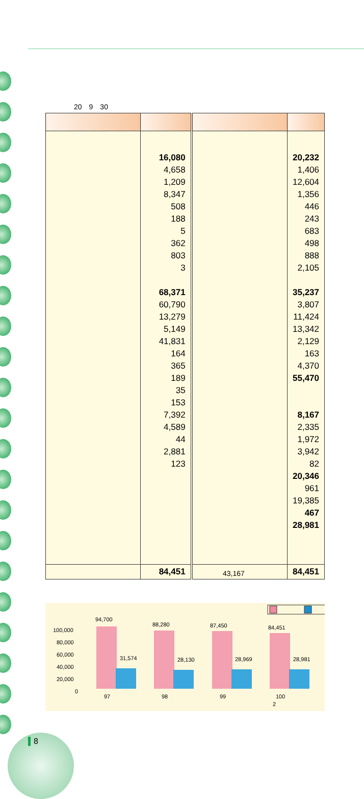20　9　30
| | 16,080 4,658 1,209 8,347 508 188 5 362 803 3 68,371 60,790 13,279 5,149 41,831 164 365 189 35 153 7,392 4,589 44 2,881 123 | | 20,232 1,406 12,604 1,356 446 243 683 498 888 2,105 35,237 3,807 11,424 13,342 2,129 163 4,370 55,470 8,167 2,335 1,972 3,942 82 20,346 961 19,385 467 28,981 |
| | 84,451 | | 84,451 |
43,167
100,000
80,000
60,000
40,000
20,000
0
94,700
88,280
87,450
84,451
31,574
28,130
28,969
28,981
97
98
99
100
2
8